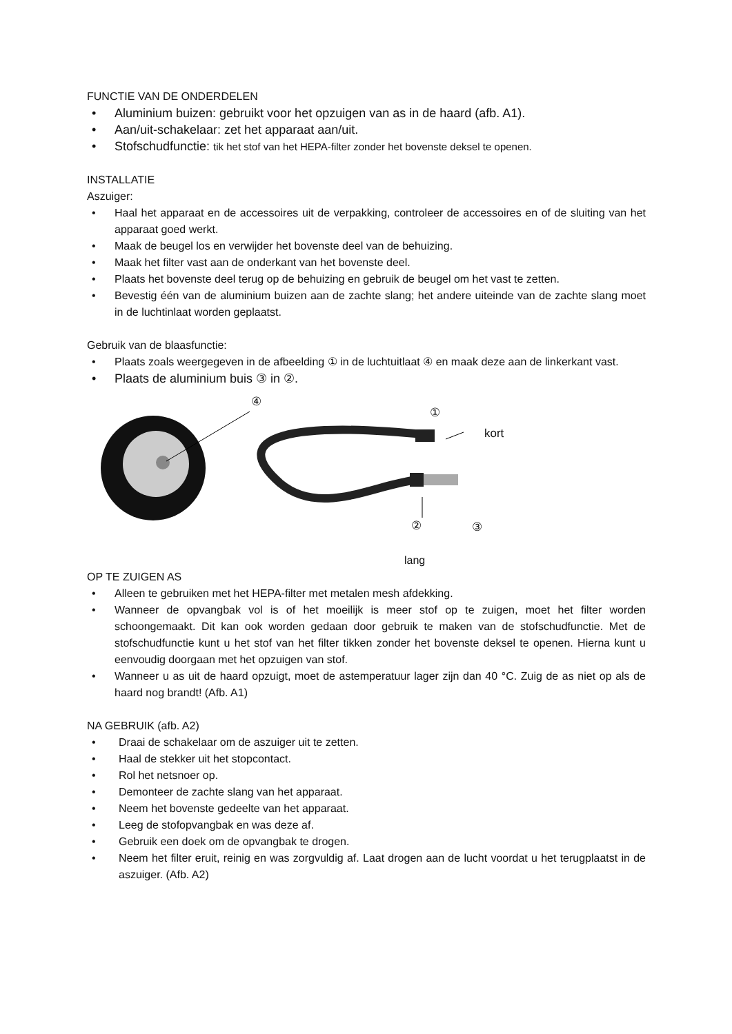FUNCTIE VAN DE ONDERDELEN
• Aluminium buizen: gebruikt voor het opzuigen van as in de haard (afb. A1).
• Aan/uit-schakelaar: zet het apparaat aan/uit.
• Stofschudfunctie: tik het stof van het HEPA-filter zonder het bovenste deksel te openen.
INSTALLATIE
Aszuiger:
• Haal het apparaat en de accessoires uit de verpakking, controleer de accessoires en of de sluiting van het apparaat goed werkt.
• Maak de beugel los en verwijder het bovenste deel van de behuizing.
• Maak het filter vast aan de onderkant van het bovenste deel.
• Plaats het bovenste deel terug op de behuizing en gebruik de beugel om het vast te zetten.
• Bevestig één van de aluminium buizen aan de zachte slang; het andere uiteinde van de zachte slang moet in de luchtinlaat worden geplaatst.
Gebruik van de blaasfunctie:
• Plaats zoals weergegeven in de afbeelding ① in de luchtuitlaat ④ en maak deze aan de linkerkant vast.
• Plaats de aluminium buis ③ in ②.
④
①
kort
② ③
lang
OP TE ZUIGEN AS
• Alleen te gebruiken met het HEPA-filter met metalen mesh afdekking.
• Wanneer de opvangbak vol is of het moeilijk is meer stof op te zuigen, moet het filter worden schoongemaakt. Dit kan ook worden gedaan door gebruik te maken van de stofschudfunctie. Met de stofschudfunctie kunt u het stof van het filter tikken zonder het bovenste deksel te openen. Hierna kunt u eenvoudig doorgaan met het opzuigen van stof.
• Wanneer u as uit de haard opzuigt, moet de astemperatuur lager zijn dan 40 °C. Zuig de as niet op als de haard nog brandt! (Afb. A1)
NA GEBRUIK (afb. A2)
• Draai de schakelaar om de aszuiger uit te zetten.
• Haal de stekker uit het stopcontact.
• Rol het netsnoer op.
• Demonteer de zachte slang van het apparaat.
• Neem het bovenste gedeelte van het apparaat.
• Leeg de stofopvangbak en was deze af.
• Gebruik een doek om de opvangbak te drogen.
• Neem het filter eruit, reinig en was zorgvuldig af. Laat drogen aan de lucht voordat u het terugplaatst in de aszuiger. (Afb. A2)